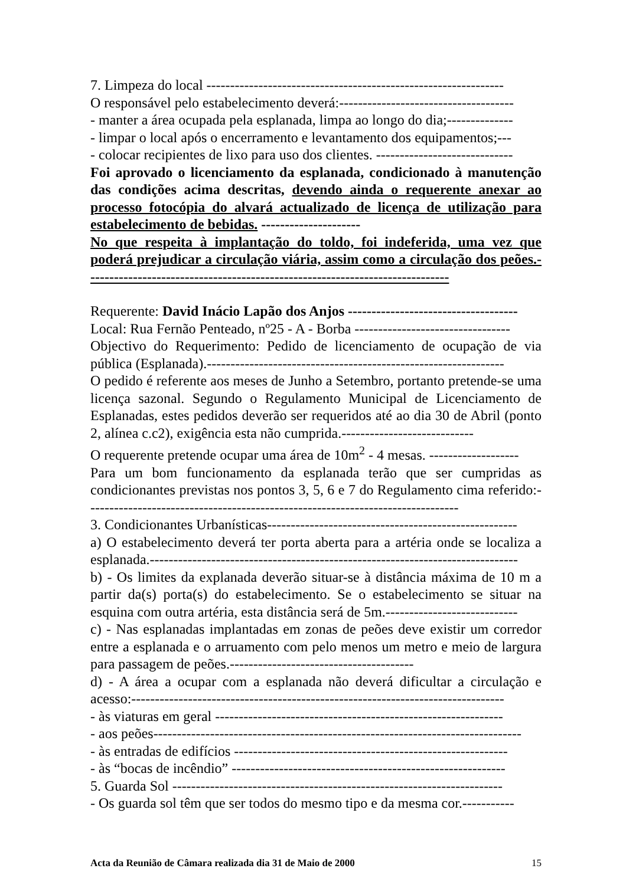7. Limpeza do local ---------------------------------------------------------------
O responsável pelo estabelecimento deverá:-------------------------------------
- manter a área ocupada pela esplanada, limpa ao longo do dia;--------------
- limpar o local após o encerramento e levantamento dos equipamentos;---
- colocar recipientes de lixo para uso dos clientes. -----------------------------
Foi aprovado o licenciamento da esplanada, condicionado à manutenção das condições acima descritas, devendo ainda o requerente anexar ao processo fotocópia do alvará actualizado de licença de utilização para estabelecimento de bebidas. ---------------------
No que respeita à implantação do toldo, foi indeferida, uma vez que poderá prejudicar a circulação viária, assim como a circulação dos peões.-----------------------------------------------------------------------------
Requerente: David Inácio Lapão dos Anjos ------------------------------------
Local: Rua Fernão Penteado, nº25 - A - Borba ---------------------------------
Objectivo do Requerimento: Pedido de licenciamento de ocupação de via pública (Esplanada).---------------------------------------------------------------
O pedido é referente aos meses de Junho a Setembro, portanto pretende-se uma licença sazonal. Segundo o Regulamento Municipal de Licenciamento de Esplanadas, estes pedidos deverão ser requeridos até ao dia 30 de Abril (ponto 2, alínea c.c2), exigência esta não cumprida.----------------------------
O requerente pretende ocupar uma área de 10m<sup>2</sup> - 4 mesas. -------------------
Para um bom funcionamento da esplanada terão que ser cumpridas as condicionantes previstas nos pontos 3, 5, 6 e 7 do Regulamento cima referido:-------------------------------------------------------------------------------
3. Condicionantes Urbanísticas-----------------------------------------------------
a) O estabelecimento deverá ter porta aberta para a artéria onde se localiza a esplanada.------------------------------------------------------------------------------
b) - Os limites da explanada deverão situar-se à distância máxima de 10 m a partir da(s) porta(s) do estabelecimento. Se o estabelecimento se situar na esquina com outra artéria, esta distância será de 5m.----------------------------
c) - Nas esplanadas implantadas em zonas de peões deve existir um corredor entre a esplanada e o arruamento com pelo menos um metro e meio de largura para passagem de peões.---------------------------------------
d) - A área a ocupar com a esplanada não deverá dificultar a circulação e acesso:-------------------------------------------------------------------------------
- às viaturas em geral -------------------------------------------------------------
- aos peões------------------------------------------------------------------------------
- às entradas de edifícios ----------------------------------------------------------
- às “bocas de incêndio” ----------------------------------------------------------
5. Guarda Sol ----------------------------------------------------------------------
- Os guarda sol têm que ser todos do mesmo tipo e da mesma cor.-----------
Acta da Reunião de Câmara realizada dia 31 de Maio de 2000 15